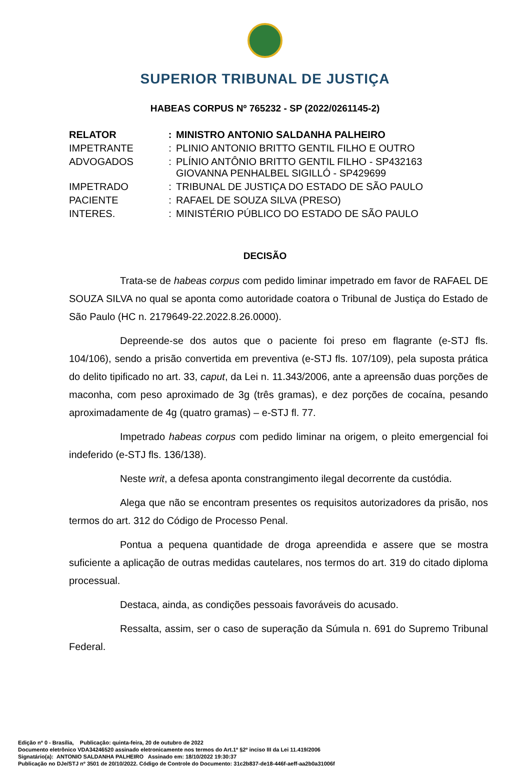SUPERIOR TRIBUNAL DE JUSTIÇA
HABEAS CORPUS Nº 765232 - SP (2022/0261145-2)
| RELATOR | : | MINISTRO ANTONIO SALDANHA PALHEIRO |
| IMPETRANTE | : | PLINIO ANTONIO BRITTO GENTIL FILHO E OUTRO |
| ADVOGADOS | : | PLÍNIO ANTÔNIO BRITTO GENTIL FILHO - SP432163 GIOVANNA PENHALBEL SIGILLÓ - SP429699 |
| IMPETRADO | : | TRIBUNAL DE JUSTIÇA DO ESTADO DE SÃO PAULO |
| PACIENTE | : | RAFAEL DE SOUZA SILVA (PRESO) |
| INTERES. | : | MINISTÉRIO PÚBLICO DO ESTADO DE SÃO PAULO |
DECISÃO
Trata-se de habeas corpus com pedido liminar impetrado em favor de RAFAEL DE SOUZA SILVA no qual se aponta como autoridade coatora o Tribunal de Justiça do Estado de São Paulo (HC n. 2179649-22.2022.8.26.0000).
Depreende-se dos autos que o paciente foi preso em flagrante (e-STJ fls. 104/106), sendo a prisão convertida em preventiva (e-STJ fls. 107/109), pela suposta prática do delito tipificado no art. 33, caput, da Lei n. 11.343/2006, ante a apreensão duas porções de maconha, com peso aproximado de 3g (três gramas), e dez porções de cocaína, pesando aproximadamente de 4g (quatro gramas) – e-STJ fl. 77.
Impetrado habeas corpus com pedido liminar na origem, o pleito emergencial foi indeferido (e-STJ fls. 136/138).
Neste writ, a defesa aponta constrangimento ilegal decorrente da custódia.
Alega que não se encontram presentes os requisitos autorizadores da prisão, nos termos do art. 312 do Código de Processo Penal.
Pontua a pequena quantidade de droga apreendida e assere que se mostra suficiente a aplicação de outras medidas cautelares, nos termos do art. 319 do citado diploma processual.
Destaca, ainda, as condições pessoais favoráveis do acusado.
Ressalta, assim, ser o caso de superação da Súmula n. 691 do Supremo Tribunal Federal.
Edição nº 0 - Brasília, Publicação: quinta-feira, 20 de outubro de 2022
Documento eletrônico VDA34246520 assinado eletronicamente nos termos do Art.1º §2º inciso III da Lei 11.419/2006
Signatário(a): ANTONIO SALDANHA PALHEIRO Assinado em: 18/10/2022 19:30:37
Publicação no DJe/STJ nº 3501 de 20/10/2022. Código de Controle do Documento: 31c2b837-de18-446f-aeff-aa2b0a31006f